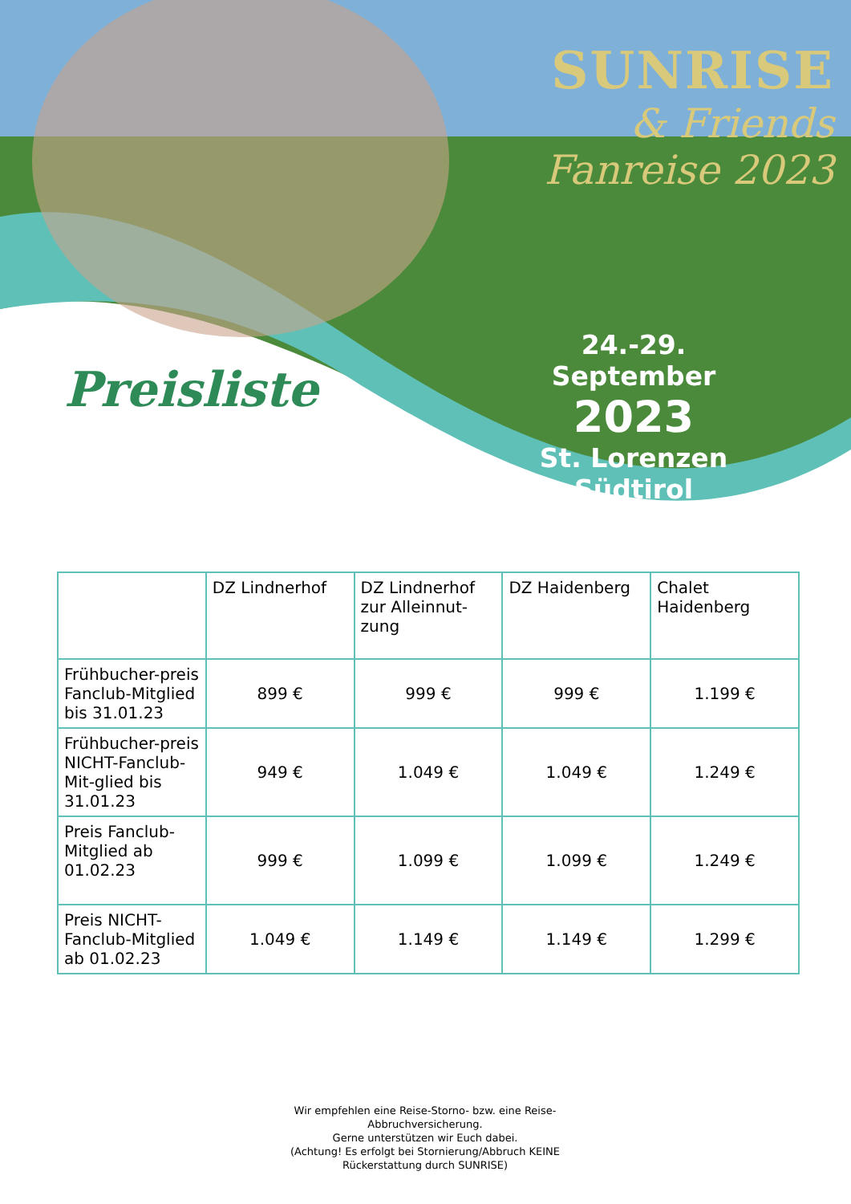SUNRISE
& Friends
Fanreise 2023
24.-29. September
2023
St. Lorenzen
Südtirol
Preisliste
| | DZ Lindnerhof | DZ Lindnerhof zur Alleinnut-zung | DZ Haidenberg | Chalet Haidenberg |
| --- | --- | --- | --- | --- |
| Frühbucher-preis Fanclub-Mitglied bis 31.01.23 | 899 € | 999 € | 999 € | 1.199 € |
| Frühbucher-preis NICHT-Fanclub-Mit-glied bis 31.01.23 | 949 € | 1.049 € | 1.049 € | 1.249 € |
| Preis Fanclub-Mitglied ab 01.02.23 | 999 € | 1.099 € | 1.099 € | 1.249 € |
| Preis NICHT-Fanclub-Mitglied ab 01.02.23 | 1.049 € | 1.149 € | 1.149 € | 1.299 € |
Wir empfehlen eine Reise-Storno- bzw. eine Reise-Abbruchversicherung.
Gerne unterstützen wir Euch dabei.
(Achtung! Es erfolgt bei Stornierung/Abbruch KEINE Rückerstattung durch SUNRISE)